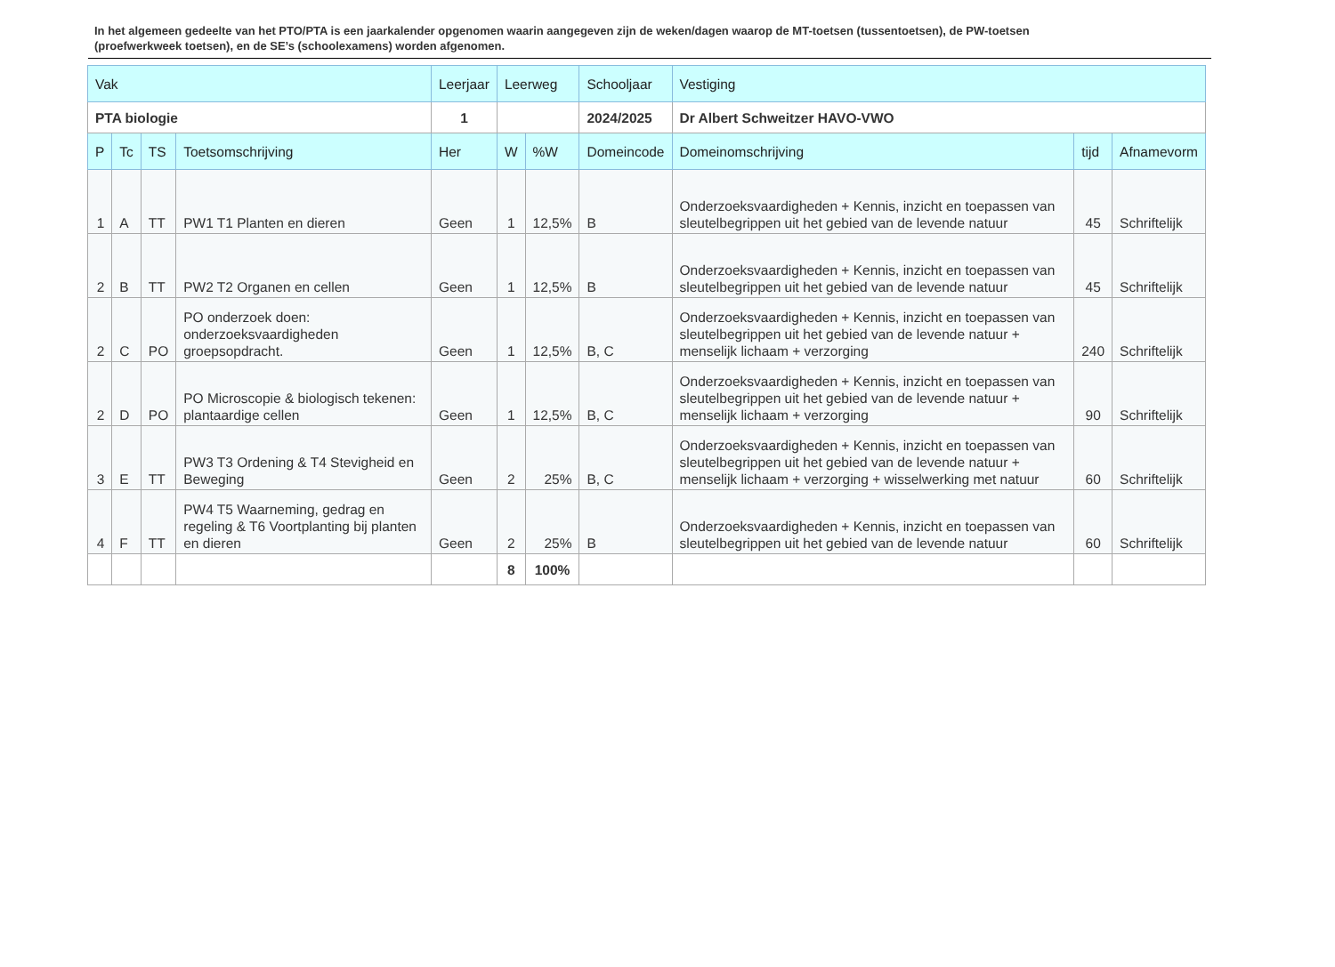In het algemeen gedeelte van het PTO/PTA is een jaarkalender opgenomen waarin aangegeven zijn de weken/dagen waarop de MT-toetsen (tussentoetsen), de PW-toetsen (proefwerkweek toetsen), en de SE’s (schoolexamens) worden afgenomen.
| Vak | | | | Leerjaar | Leerweg | | Schooljaar | Vestiging | | |
| --- | --- | --- | --- | --- | --- | --- | --- | --- | --- | --- |
| PTA biologie | | | | 1 | | | 2024/2025 | Dr Albert Schweitzer HAVO-VWO | | |
| P | Tc | TS | Toetsomschrijving | Her | W | %W | Domeincode | Domeinomschrijving | tijd | Afnamevorm |
| 1 | A | TT | PW1 T1 Planten en dieren | Geen | 1 | 12,5% | B | Onderzoeksvaardigheden + Kennis, inzicht en toepassen van sleutelbegrippen uit het gebied van de levende natuur | 45 | Schriftelijk |
| 2 | B | TT | PW2 T2 Organen en cellen | Geen | 1 | 12,5% | B | Onderzoeksvaardigheden + Kennis, inzicht en toepassen van sleutelbegrippen uit het gebied van de levende natuur | 45 | Schriftelijk |
| 2 | C | PO | PO onderzoek doen: onderzoeksvaardigheden groepsopdracht. | Geen | 1 | 12,5% | B, C | Onderzoeksvaardigheden + Kennis, inzicht en toepassen van sleutelbegrippen uit het gebied van de levende natuur + menselijk lichaam + verzorging | 240 | Schriftelijk |
| 2 | D | PO | PO Microscopie & biologisch tekenen: plantaardige cellen | Geen | 1 | 12,5% | B, C | Onderzoeksvaardigheden + Kennis, inzicht en toepassen van sleutelbegrippen uit het gebied van de levende natuur + menselijk lichaam + verzorging | 90 | Schriftelijk |
| 3 | E | TT | PW3 T3 Ordening & T4 Stevigheid en Beweging | Geen | 2 | 25% | B, C | Onderzoeksvaardigheden + Kennis, inzicht en toepassen van sleutelbegrippen uit het gebied van de levende natuur + menselijk lichaam + verzorging + wisselwerking met natuur | 60 | Schriftelijk |
| 4 | F | TT | PW4 T5 Waarneming, gedrag en regeling & T6 Voortplanting bij planten en dieren | Geen | 2 | 25% | B | Onderzoeksvaardigheden + Kennis, inzicht en toepassen van sleutelbegrippen uit het gebied van de levende natuur | 60 | Schriftelijk |
| | | | | | 8 | 100% | | | | |